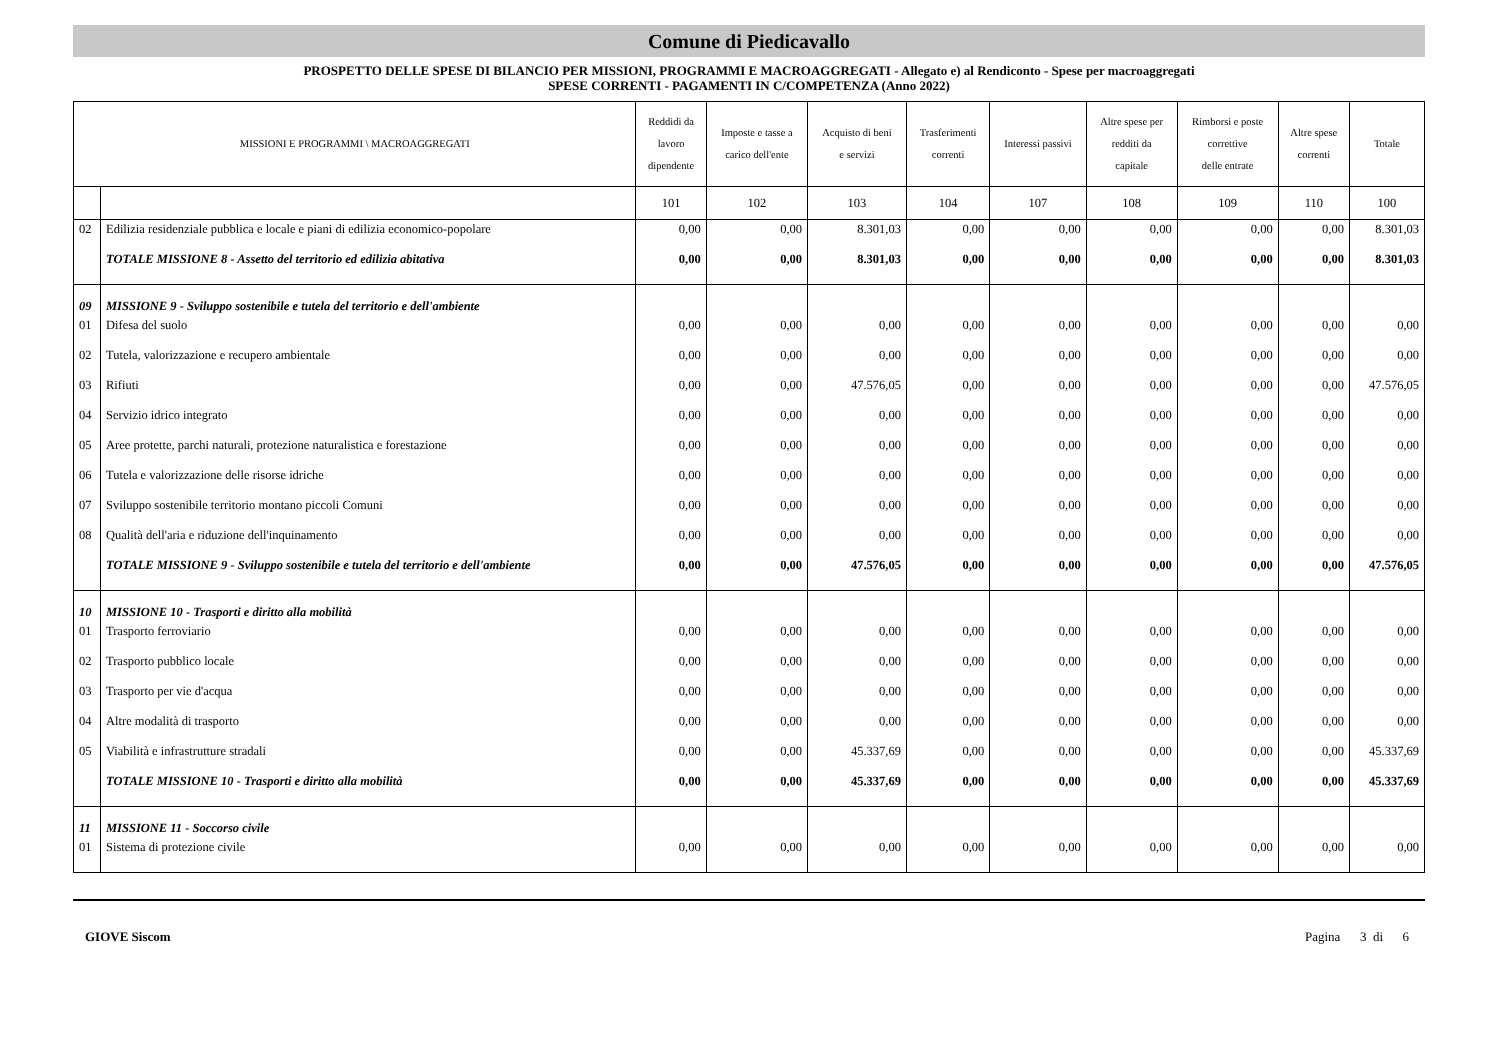Comune di Piedicavallo
PROSPETTO DELLE SPESE DI BILANCIO PER MISSIONI, PROGRAMMI E MACROAGGREGATI - Allegato e) al Rendiconto - Spese per macroaggregati
SPESE CORRENTI - PAGAMENTI IN C/COMPETENZA (Anno 2022)
| MISSIONI E PROGRAMMI \ MACROAGGREGATI | | Reddidi da lavoro dipendente | Imposte e tasse a carico dell'ente | Acquisto di beni e servizi | Trasferimenti correnti | Interessi passivi | Altre spese per redditi da capitale | Rimborsi e poste correttive delle entrate | Altre spese correnti | Totale |
| --- | --- | --- | --- | --- | --- | --- | --- | --- | --- | --- |
| | | 101 | 102 | 103 | 104 | 107 | 108 | 109 | 110 | 100 |
| 02 | Edilizia residenziale pubblica e locale e piani di edilizia economico-popolare | 0,00 | 0,00 | 8.301,03 | 0,00 | 0,00 | 0,00 | 0,00 | 0,00 | 8.301,03 |
| | TOTALE MISSIONE 8 - Assetto del territorio ed edilizia abitativa | 0,00 | 0,00 | 8.301,03 | 0,00 | 0,00 | 0,00 | 0,00 | 0,00 | 8.301,03 |
| 09 | MISSIONE 9 - Sviluppo sostenibile e tutela del territorio e dell'ambiente | | | | | | | | | |
| 01 | Difesa del suolo | 0,00 | 0,00 | 0,00 | 0,00 | 0,00 | 0,00 | 0,00 | 0,00 | 0,00 |
| 02 | Tutela, valorizzazione e recupero ambientale | 0,00 | 0,00 | 0,00 | 0,00 | 0,00 | 0,00 | 0,00 | 0,00 | 0,00 |
| 03 | Rifiuti | 0,00 | 0,00 | 47.576,05 | 0,00 | 0,00 | 0,00 | 0,00 | 0,00 | 47.576,05 |
| 04 | Servizio idrico integrato | 0,00 | 0,00 | 0,00 | 0,00 | 0,00 | 0,00 | 0,00 | 0,00 | 0,00 |
| 05 | Aree protette, parchi naturali, protezione naturalistica e forestazione | 0,00 | 0,00 | 0,00 | 0,00 | 0,00 | 0,00 | 0,00 | 0,00 | 0,00 |
| 06 | Tutela e valorizzazione delle risorse idriche | 0,00 | 0,00 | 0,00 | 0,00 | 0,00 | 0,00 | 0,00 | 0,00 | 0,00 |
| 07 | Sviluppo sostenibile territorio montano piccoli Comuni | 0,00 | 0,00 | 0,00 | 0,00 | 0,00 | 0,00 | 0,00 | 0,00 | 0,00 |
| 08 | Qualità dell'aria e riduzione dell'inquinamento | 0,00 | 0,00 | 0,00 | 0,00 | 0,00 | 0,00 | 0,00 | 0,00 | 0,00 |
| | TOTALE MISSIONE 9 - Sviluppo sostenibile e tutela del territorio e dell'ambiente | 0,00 | 0,00 | 47.576,05 | 0,00 | 0,00 | 0,00 | 0,00 | 0,00 | 47.576,05 |
| 10 | MISSIONE 10 - Trasporti e diritto alla mobilità | | | | | | | | | |
| 01 | Trasporto ferroviario | 0,00 | 0,00 | 0,00 | 0,00 | 0,00 | 0,00 | 0,00 | 0,00 | 0,00 |
| 02 | Trasporto pubblico locale | 0,00 | 0,00 | 0,00 | 0,00 | 0,00 | 0,00 | 0,00 | 0,00 | 0,00 |
| 03 | Trasporto per vie d'acqua | 0,00 | 0,00 | 0,00 | 0,00 | 0,00 | 0,00 | 0,00 | 0,00 | 0,00 |
| 04 | Altre modalità di trasporto | 0,00 | 0,00 | 0,00 | 0,00 | 0,00 | 0,00 | 0,00 | 0,00 | 0,00 |
| 05 | Viabilità e infrastrutture stradali | 0,00 | 0,00 | 45.337,69 | 0,00 | 0,00 | 0,00 | 0,00 | 0,00 | 45.337,69 |
| | TOTALE MISSIONE 10 - Trasporti e diritto alla mobilità | 0,00 | 0,00 | 45.337,69 | 0,00 | 0,00 | 0,00 | 0,00 | 0,00 | 45.337,69 |
| 11 | MISSIONE 11 - Soccorso civile | | | | | | | | | |
| 01 | Sistema di protezione civile | 0,00 | 0,00 | 0,00 | 0,00 | 0,00 | 0,00 | 0,00 | 0,00 | 0,00 |
GIOVE Siscom Pagina 3 di 6